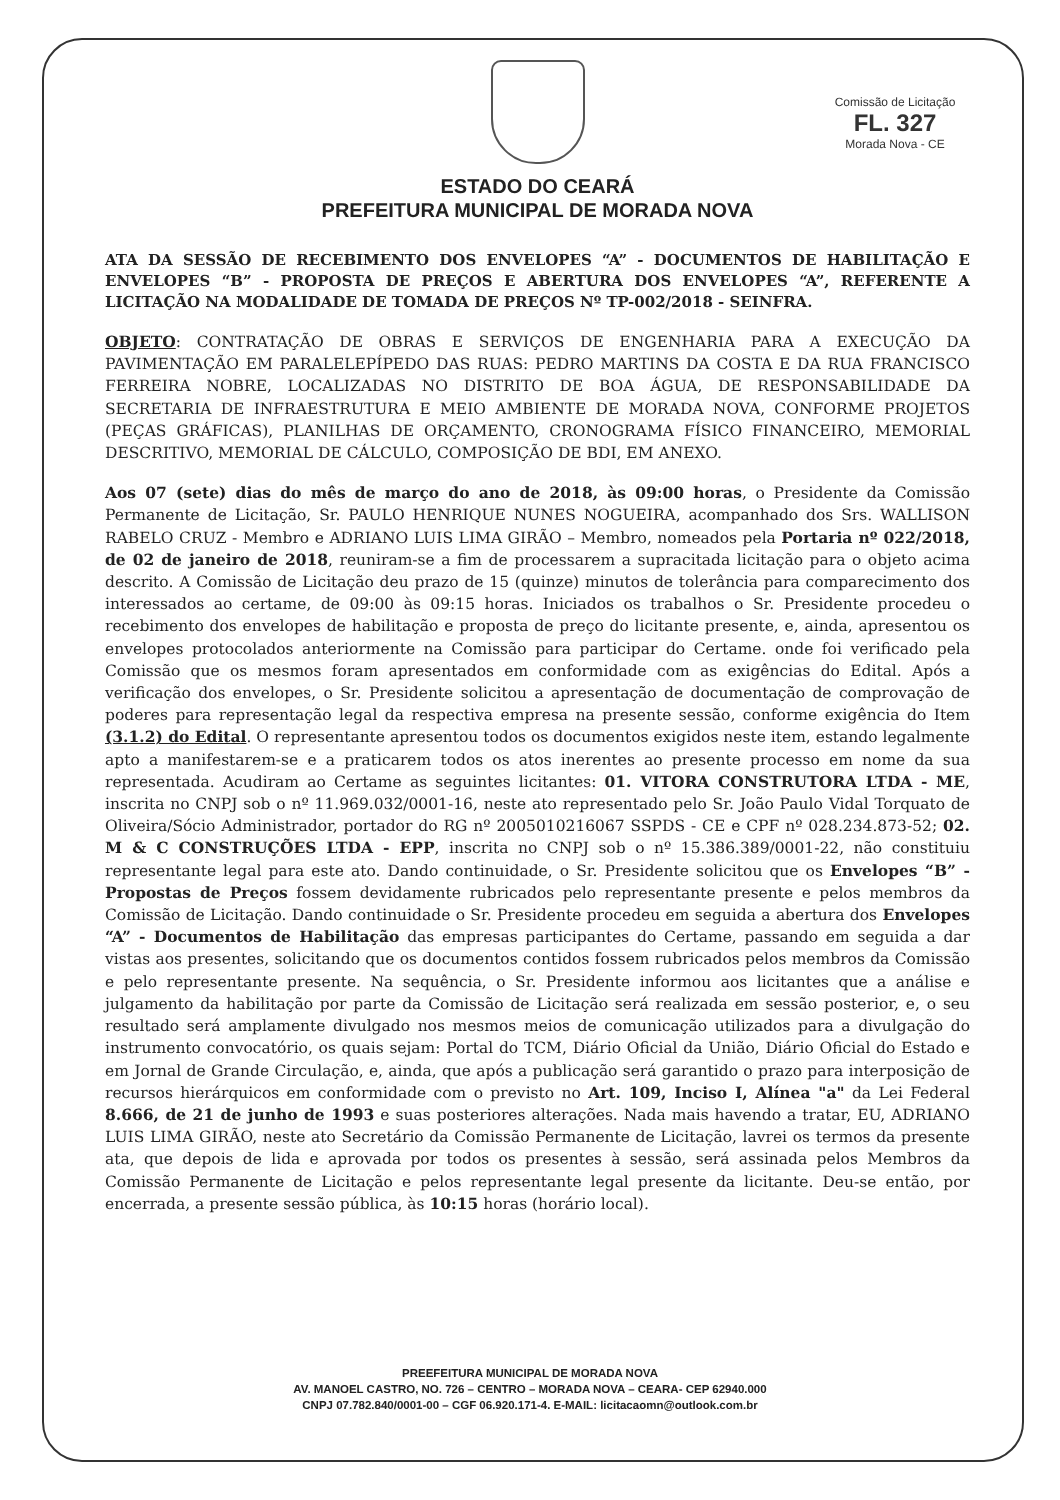Comissão de Licitação
FL. 327
Morada Nova - CE
ESTADO DO CEARÁ
PREFEITURA MUNICIPAL DE MORADA NOVA
ATA DA SESSÃO DE RECEBIMENTO DOS ENVELOPES “A” - DOCUMENTOS DE HABILITAÇÃO E ENVELOPES “B” - PROPOSTA DE PREÇOS E ABERTURA DOS ENVELOPES “A”, REFERENTE A LICITAÇÃO NA MODALIDADE DE TOMADA DE PREÇOS Nº TP-002/2018 - SEINFRA.
OBJETO: CONTRATAÇÃO DE OBRAS E SERVIÇOS DE ENGENHARIA PARA A EXECUÇÃO DA PAVIMENTAÇÃO EM PARALELEPÍPEDO DAS RUAS: PEDRO MARTINS DA COSTA E DA RUA FRANCISCO FERREIRA NOBRE, LOCALIZADAS NO DISTRITO DE BOA ÁGUA, DE RESPONSABILIDADE DA SECRETARIA DE INFRAESTRUTURA E MEIO AMBIENTE DE MORADA NOVA, CONFORME PROJETOS (PEÇAS GRÁFICAS), PLANILHAS DE ORÇAMENTO, CRONOGRAMA FÍSICO FINANCEIRO, MEMORIAL DESCRITIVO, MEMORIAL DE CÁLCULO, COMPOSIÇÃO DE BDI, EM ANEXO.
Aos 07 (sete) dias do mês de março do ano de 2018, às 09:00 horas, o Presidente da Comissão Permanente de Licitação, Sr. PAULO HENRIQUE NUNES NOGUEIRA, acompanhado dos Srs. WALLISON RABELO CRUZ - Membro e ADRIANO LUIS LIMA GIRÃO – Membro, nomeados pela Portaria nº 022/2018, de 02 de janeiro de 2018, reuniram-se a fim de processarem a supracitada licitação para o objeto acima descrito. A Comissão de Licitação deu prazo de 15 (quinze) minutos de tolerância para comparecimento dos interessados ao certame, de 09:00 às 09:15 horas. Iniciados os trabalhos o Sr. Presidente procedeu o recebimento dos envelopes de habilitação e proposta de preço do licitante presente, e, ainda, apresentou os envelopes protocolados anteriormente na Comissão para participar do Certame. onde foi verificado pela Comissão que os mesmos foram apresentados em conformidade com as exigências do Edital. Após a verificação dos envelopes, o Sr. Presidente solicitou a apresentação de documentação de comprovação de poderes para representação legal da respectiva empresa na presente sessão, conforme exigência do Item (3.1.2) do Edital. O representante apresentou todos os documentos exigidos neste item, estando legalmente apto a manifestarem-se e a praticarem todos os atos inerentes ao presente processo em nome da sua representada. Acudiram ao Certame as seguintes licitantes: 01. VITORA CONSTRUTORA LTDA - ME, inscrita no CNPJ sob o nº 11.969.032/0001-16, neste ato representado pelo Sr. João Paulo Vidal Torquato de Oliveira/Sócio Administrador, portador do RG nº 2005010216067 SSPDS - CE e CPF nº 028.234.873-52; 02. M & C CONSTRUÇÕES LTDA - EPP, inscrita no CNPJ sob o nº 15.386.389/0001-22, não constituiu representante legal para este ato. Dando continuidade, o Sr. Presidente solicitou que os Envelopes “B” - Propostas de Preços fossem devidamente rubricados pelo representante presente e pelos membros da Comissão de Licitação. Dando continuidade o Sr. Presidente procedeu em seguida a abertura dos Envelopes “A” - Documentos de Habilitação das empresas participantes do Certame, passando em seguida a dar vistas aos presentes, solicitando que os documentos contidos fossem rubricados pelos membros da Comissão e pelo representante presente. Na sequência, o Sr. Presidente informou aos licitantes que a análise e julgamento da habilitação por parte da Comissão de Licitação será realizada em sessão posterior, e, o seu resultado será amplamente divulgado nos mesmos meios de comunicação utilizados para a divulgação do instrumento convocatório, os quais sejam: Portal do TCM, Diário Oficial da União, Diário Oficial do Estado e em Jornal de Grande Circulação, e, ainda, que após a publicação será garantido o prazo para interposição de recursos hierárquicos em conformidade com o previsto no Art. 109, Inciso I, Alínea "a" da Lei Federal 8.666, de 21 de junho de 1993 e suas posteriores alterações. Nada mais havendo a tratar, EU, ADRIANO LUIS LIMA GIRÃO, neste ato Secretário da Comissão Permanente de Licitação, lavrei os termos da presente ata, que depois de lida e aprovada por todos os presentes à sessão, será assinada pelos Membros da Comissão Permanente de Licitação e pelos representante legal presente da licitante. Deu-se então, por encerrada, a presente sessão pública, às 10:15 horas (horário local).
PREEFEITURA MUNICIPAL DE MORADA NOVA
AV. MANOEL CASTRO, NO. 726 – CENTRO – MORADA NOVA – CEARA- CEP 62940.000
CNPJ 07.782.840/0001-00 – CGF 06.920.171-4. E-MAIL: licitacaomn@outlook.com.br